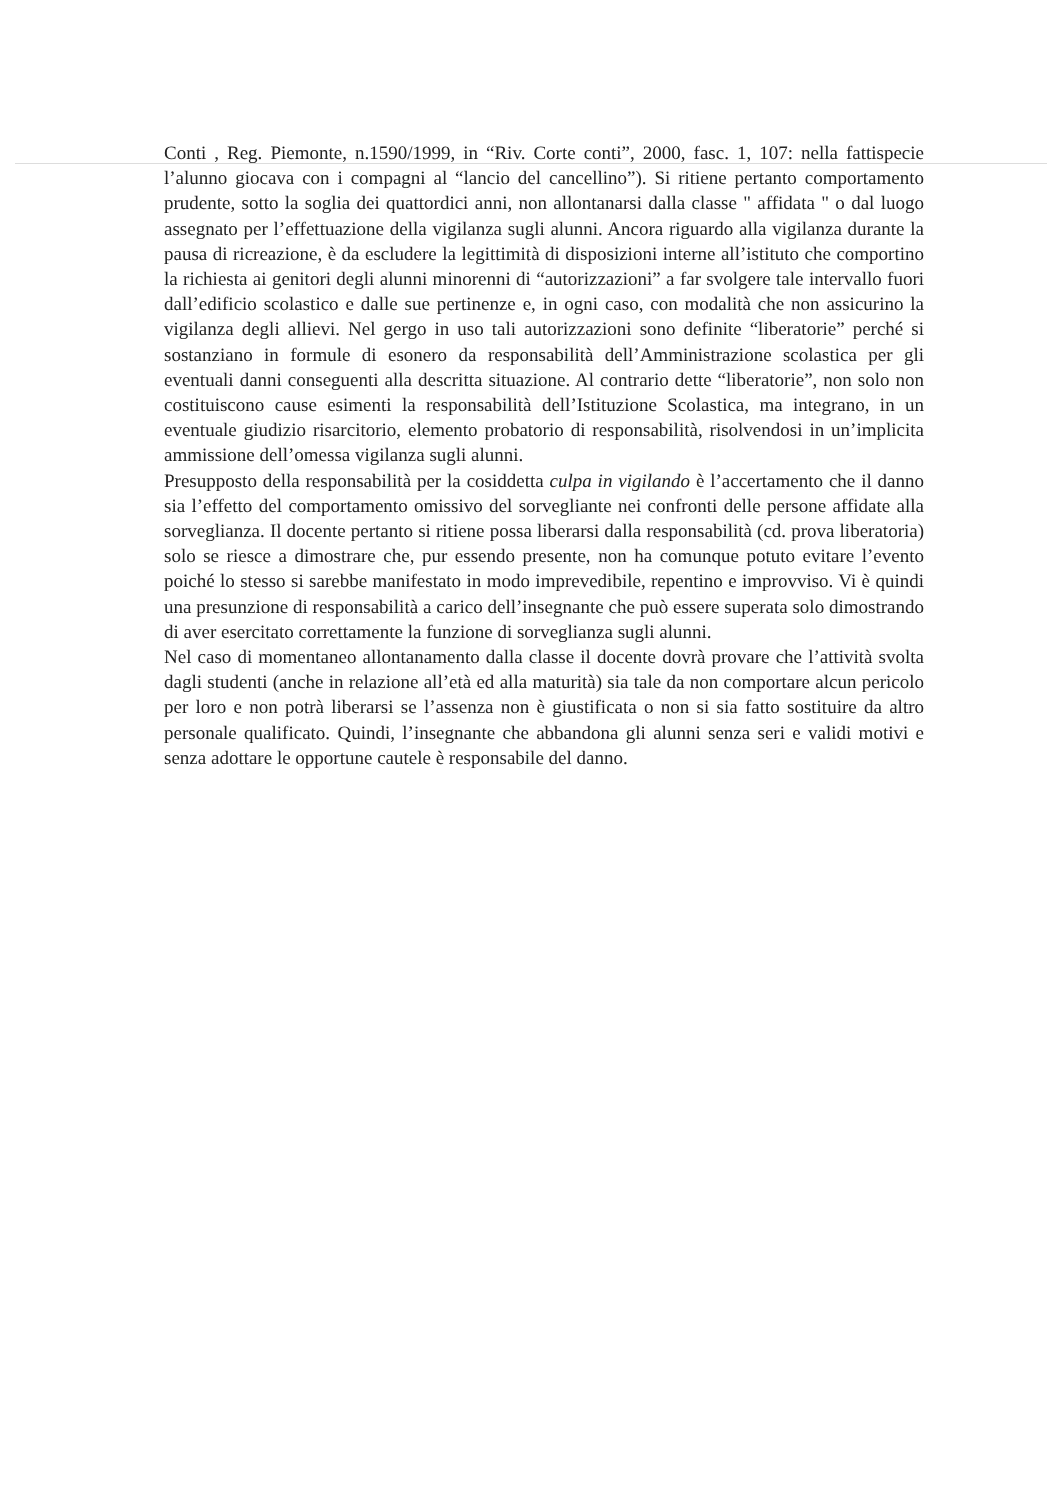Conti , Reg. Piemonte, n.1590/1999, in “Riv. Corte conti”, 2000, fasc. 1, 107: nella fattispecie l’alunno giocava con i compagni al “lancio del cancellino”). Si ritiene pertanto comportamento prudente, sotto la soglia dei quattordici anni, non allontanarsi dalla classe " affidata " o dal luogo assegnato per l’effettuazione della vigilanza sugli alunni. Ancora riguardo alla vigilanza durante la pausa di ricreazione, è da escludere la legittimità di disposizioni interne all’istituto che comportino la richiesta ai genitori degli alunni minorenni di “autorizzazioni” a far svolgere tale intervallo fuori dall’edificio scolastico e dalle sue pertinenze e, in ogni caso, con modalità che non assicurino la vigilanza degli allievi. Nel gergo in uso tali autorizzazioni sono definite “liberatorie” perché si sostanziano in formule di esonero da responsabilità dell’Amministrazione scolastica per gli eventuali danni conseguenti alla descritta situazione. Al contrario dette “liberatorie”, non solo non costituiscono cause esimenti la responsabilità dell’Istituzione Scolastica, ma integrano, in un eventuale giudizio risarcitorio, elemento probatorio di responsabilità, risolvendosi in un’implicita ammissione dell’omessa vigilanza sugli alunni.
Presupposto della responsabilità per la cosiddetta culpa in vigilando è l’accertamento che il danno sia l’effetto del comportamento omissivo del sorvegliante nei confronti delle persone affidate alla sorveglianza. Il docente pertanto si ritiene possa liberarsi dalla responsabilità (cd. prova liberatoria) solo se riesce a dimostrare che, pur essendo presente, non ha comunque potuto evitare l’evento poiché lo stesso si sarebbe manifestato in modo imprevedibile, repentino e improvviso. Vi è quindi una presunzione di responsabilità a carico dell’insegnante che può essere superata solo dimostrando di aver esercitato correttamente la funzione di sorveglianza sugli alunni.
Nel caso di momentaneo allontanamento dalla classe il docente dovrà provare che l’attività svolta dagli studenti (anche in relazione all’età ed alla maturità) sia tale da non comportare alcun pericolo per loro e non potrà liberarsi se l’assenza non è giustificata o non si sia fatto sostituire da altro personale qualificato. Quindi, l’insegnante che abbandona gli alunni senza seri e validi motivi e senza adottare le opportune cautele è responsabile del danno.